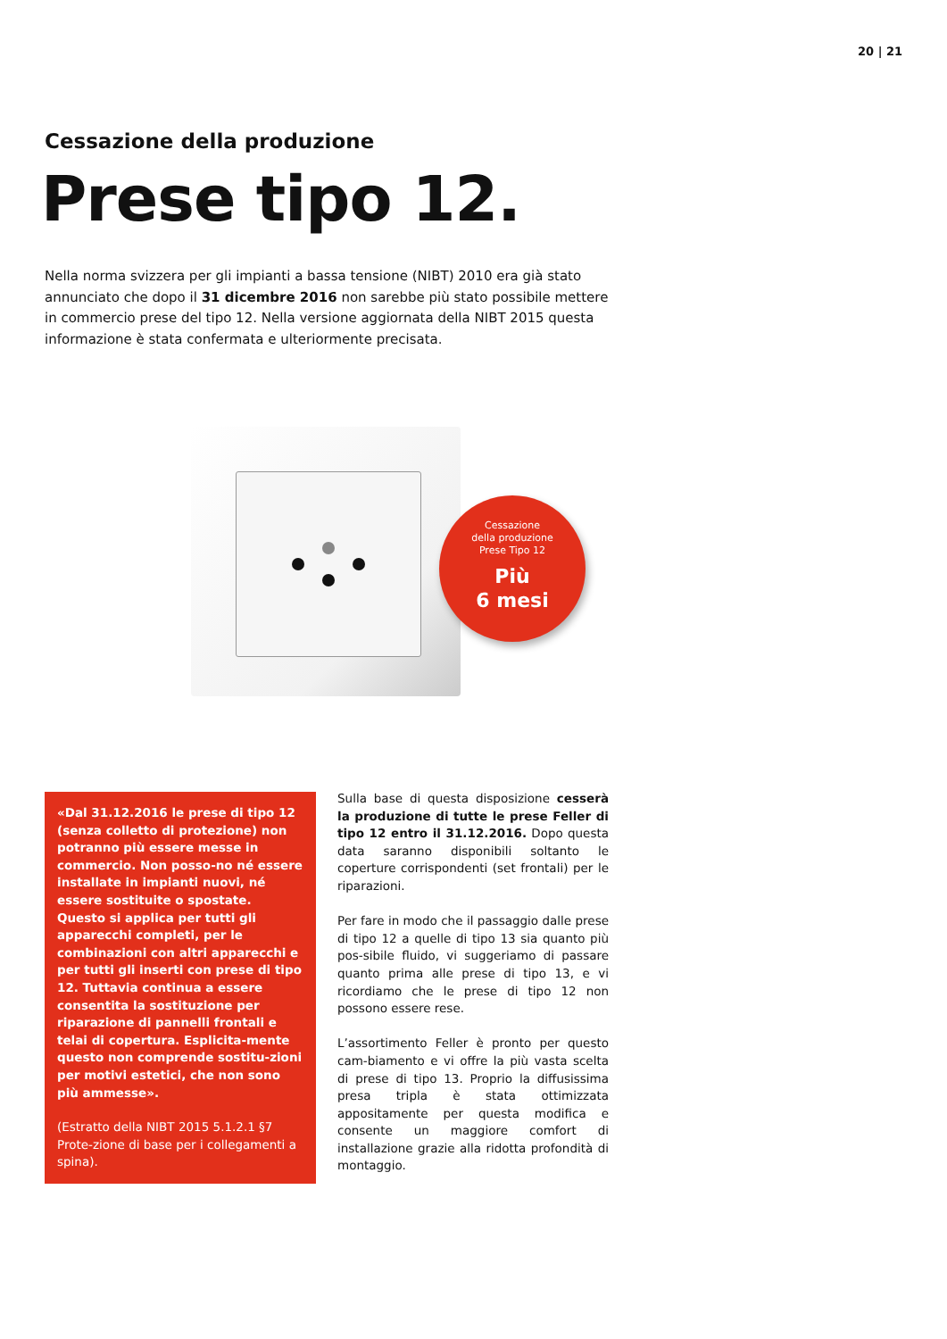20 | 21
Cessazione della produzione
Prese tipo 12.
Nella norma svizzera per gli impianti a bassa tensione (NIBT) 2010 era già stato annunciato che dopo il 31 dicembre 2016 non sarebbe più stato possibile mettere in commercio prese del tipo 12. Nella versione aggiornata della NIBT 2015 questa informazione è stata confermata e ulteriormente precisata.
Cessazione
della produzione
Prese Tipo 12
Più
6 mesi
«Dal 31.12.2016 le prese di tipo 12 (senza colletto di protezione) non potranno più essere messe in commercio. Non posso-no né essere installate in impianti nuovi, né essere sostituite o spostate. Questo si applica per tutti gli apparecchi completi, per le combinazioni con altri apparecchi e per tutti gli inserti con prese di tipo 12. Tuttavia continua a essere consentita la sostituzione per riparazione di pannelli frontali e telai di copertura. Esplicita-mente questo non comprende sostitu-zioni per motivi estetici, che non sono più ammesse».
(Estratto della NIBT 2015 5.1.2.1 §7 Prote-zione di base per i collegamenti a spina).
Sulla base di questa disposizione cesserà la produzione di tutte le prese Feller di tipo 12 entro il 31.12.2016. Dopo questa data saranno disponibili soltanto le coperture corrispondenti (set frontali) per le riparazioni.
Per fare in modo che il passaggio dalle prese di tipo 12 a quelle di tipo 13 sia quanto più pos-sibile fluido, vi suggeriamo di passare quanto prima alle prese di tipo 13, e vi ricordiamo che le prese di tipo 12 non possono essere rese.
L’assortimento Feller è pronto per questo cam-biamento e vi offre la più vasta scelta di prese di tipo 13. Proprio la diffusissima presa tripla è stata ottimizzata appositamente per questa modifica e consente un maggiore comfort di installazione grazie alla ridotta profondità di montaggio.